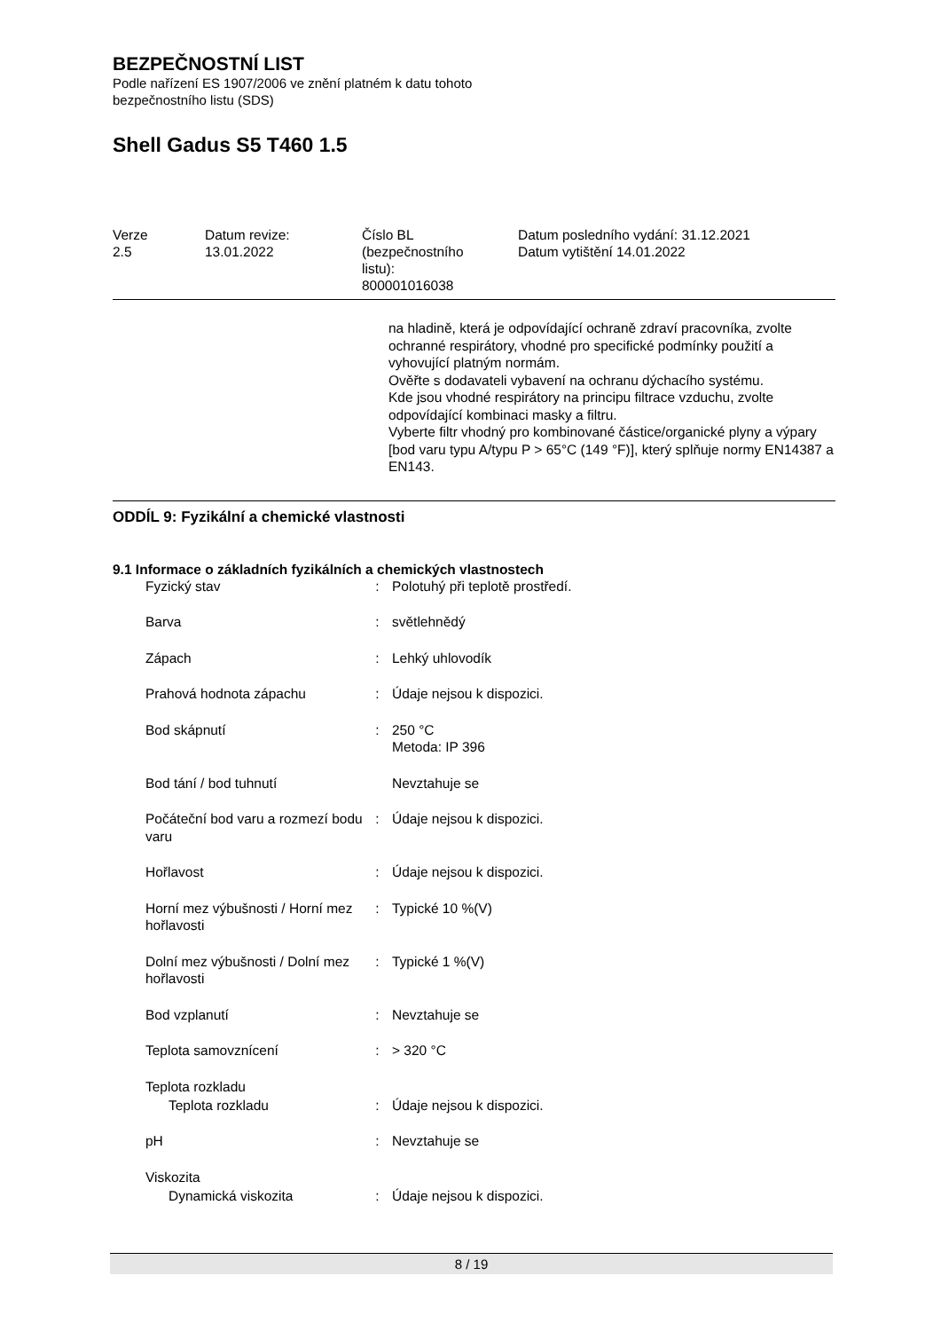BEZPEČNOSTNÍ LIST
Podle nařízení ES 1907/2006 ve znění platném k datu tohoto
bezpečnostního listu (SDS)
Shell Gadus S5 T460 1.5
| Verze 2.5 | Datum revize: 13.01.2022 | Číslo BL (bezpečnostního listu): 800001016038 | Datum posledního vydání: 31.12.2021 Datum vytištění 14.01.2022 |
na hladině, která je odpovídající ochraně zdraví pracovníka, zvolte ochranné respirátory, vhodné pro specifické podmínky použití a vyhovující platným normám.
Ověřte s dodavateli vybavení na ochranu dýchacího systému.
Kde jsou vhodné respirátory na principu filtrace vzduchu, zvolte odpovídající kombinaci masky a filtru.
Vyberte filtr vhodný pro kombinované částice/organické plyny a výpary [bod varu typu A/typu P > 65°C (149 °F)], který splňuje normy EN14387 a EN143.
ODDÍL 9: Fyzikální a chemické vlastnosti
9.1 Informace o základních fyzikálních a chemických vlastnostech
| Fyzický stav | : | Polotuhý při teplotě prostředí. |
| Barva | : | světlehnědý |
| Zápach | : | Lehký uhlovodík |
| Prahová hodnota zápachu | : | Údaje nejsou k dispozici. |
| Bod skápnutí | : | 250 °C Metoda: IP 396 |
| Bod tání / bod tuhnutí | | Nevztahuje se |
| Počáteční bod varu a rozmezí bodu varu | : | Údaje nejsou k dispozici. |
| Hořlavost | : | Údaje nejsou k dispozici. |
| Horní mez výbušnosti / Horní mez hořlavosti | : | Typické 10 %(V) |
| Dolní mez výbušnosti / Dolní mez hořlavosti | : | Typické 1 %(V) |
| Bod vzplanutí | : | Nevztahuje se |
| Teplota samovznícení | : | > 320 °C |
| Teplota rozkladu | | |
| Teplota rozkladu | : | Údaje nejsou k dispozici. |
| pH | : | Nevztahuje se |
| Viskozita | | |
| Dynamická viskozita | : | Údaje nejsou k dispozici. |
8 / 19